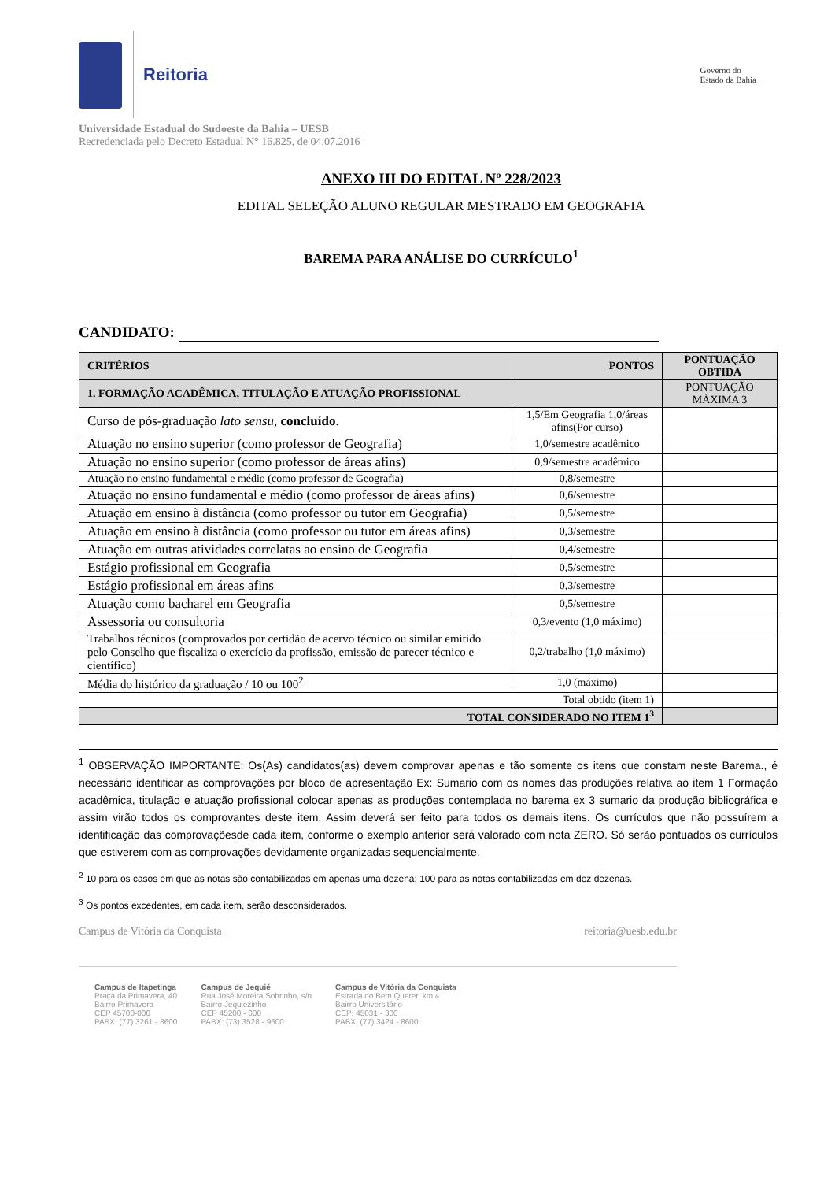Reitoria
Governo do
Estado da Bahia
Universidade Estadual do Sudoeste da Bahia – UESB
Recredenciada pelo Decreto Estadual N° 16.825, de 04.07.2016
ANEXO III DO EDITAL Nº 228/2023
EDITAL SELEÇÃO ALUNO REGULAR MESTRADO EM GEOGRAFIA
BAREMA PARA ANÁLISE DO CURRÍCULO<sup>1</sup>
CANDIDATO:
| CRITÉRIOS | PONTOS | PONTUAÇÃO OBTIDA |
| --- | --- | --- |
| 1. FORMAÇÃO ACADÊMICA, TITULAÇÃO E ATUAÇÃO PROFISSIONAL | | PONTUAÇÃO MÁXIMA 3 |
| Curso de pós-graduação lato sensu , concluído . | 1,5/Em Geografia 1,0/áreas afins(Por curso) | |
| Atuação no ensino superior (como professor de Geografia) | 1,0/semestre acadêmico | |
| Atuação no ensino superior (como professor de áreas afins) | 0,9/semestre acadêmico | |
| Atuação no ensino fundamental e médio (como professor de Geografia) | 0,8/semestre | |
| Atuação no ensino fundamental e médio (como professor de áreas afins) | 0,6/semestre | |
| Atuação em ensino à distância (como professor ou tutor em Geografia) | 0,5/semestre | |
| Atuação em ensino à distância (como professor ou tutor em áreas afins) | 0,3/semestre | |
| Atuação em outras atividades correlatas ao ensino de Geografia | 0,4/semestre | |
| Estágio profissional em Geografia | 0,5/semestre | |
| Estágio profissional em áreas afins | 0,3/semestre | |
| Atuação como bacharel em Geografia | 0,5/semestre | |
| Assessoria ou consultoria | 0,3/evento (1,0 máximo) | |
| Trabalhos técnicos (comprovados por certidão de acervo técnico ou similar emitido pelo Conselho que fiscaliza o exercício da profissão, emissão de parecer técnico e científico) | 0,2/trabalho (1,0 máximo) | |
| Média do histórico da graduação / 10 ou 100<sup>2</sup> | 1,0 (máximo) | |
| Total obtido (item 1) | | |
| TOTAL CONSIDERADO NO ITEM 1<sup>3</sup> | | |
<sup>1</sup> OBSERVAÇÃO IMPORTANTE: Os(As) candidatos(as) devem comprovar apenas e tão somente os itens que constam neste Barema., é necessário identificar as comprovações por bloco de apresentação Ex: Sumario com os nomes das produções relativa ao item 1 Formação acadêmica, titulação e atuação profissional colocar apenas as produções contemplada no barema ex 3 sumario da produção bibliográfica e assim virão todos os comprovantes deste item. Assim deverá ser feito para todos os demais itens. Os currículos que não possuírem a identificação das comprovaçõesde cada item, conforme o exemplo anterior será valorado com nota ZERO. Só serão pontuados os currículos que estiverem com as comprovações devidamente organizadas sequencialmente.
<sup>2</sup> 10 para os casos em que as notas são contabilizadas em apenas uma dezena; 100 para as notas contabilizadas em dez dezenas.
<sup>3</sup> Os pontos excedentes, em cada item, serão desconsiderados.
Campus de Vitória da Conquista reitoria@uesb.edu.br
Campus de Itapetinga
Praça da Primavera, 40
Bairro Primavera
CEP 45700-000
PABX: (77) 3261 - 8600
Campus de Jequié
Rua José Moreira Sobrinho, s/n
Bairro Jequiezinho
CEP 45200 - 000
PABX: (73) 3528 - 9600
Campus de Vitória da Conquista
Estrada do Bem Querer, km 4
Bairro Universitário
CEP: 45031 - 300
PABX: (77) 3424 - 8600